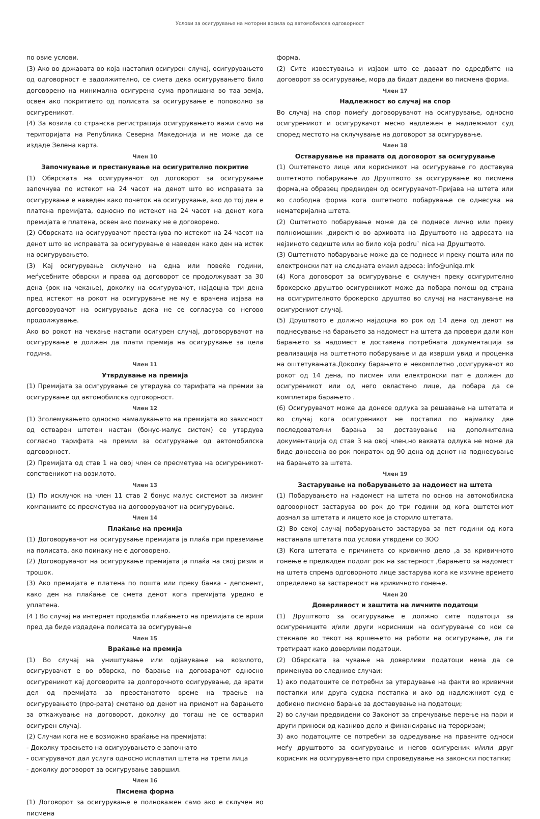Услови за осигурување на моторни возила од автомобилска одговорност
по овие услови.
(3) Ако во државата во која настапил осигурен случај, осигурувањето од одговорност е задолжително, се смета дека осигурувањето било договорено на минимална осигурена сума пропишана во таа земја, освен ако покритието од полисата за осигурување е поповолно за осигуреникот.
(4) За возила со странска регистрација осигурувањето важи само на територијата на Република Северна Македонија и не може да се издаде Зелена карта.
Член 10
Започнување и престанување на осигурително покритие
(1) Обврската на осигурувачот од договорот за осигурување започнува по истекот на 24 часот на денот што во исправата за осигурување е наведен како почеток на осигурување, ако до тој ден е платена премијата, односно по истекот на 24 часот на денот кога премијата е платена, освен ако поинаку не е договорено.
(2) Обврската на осигурувачот престанува по истекот на 24 часот на денот што во исправата за осигурување е наведен како ден на истек на осигурувањето.
(3) Кај осигурување склучено на една или повеќе години, меѓусебните обврски и права од договорот се продолжуваат за 30 дена (рок на чекање), доколку на осигурувачот, најдоцна три дена пред истекот на рокот на осигурување не му е врачена изјава на договорувачот на осигурување дека не се согласува со негово продолжување.
Ако во рокот на чекање настапи осигурен случај, договорувачот на осигурување е должен да плати премија на осигурување за цела година.
Член 11
Утврдување на премија
(1) Премијата за осигурување се утврдува со тарифата на премии за осигурување од автомобилска одговорност.
Член 12
(1) Зголемувањето односно намалувањето на премијата во зависност од остварен штетен настан (бонус-малус систем) се утврдува согласно тарифата на премии за осигурување од автомобилска одговорност.
(2) Премијата од став 1 на овој член се пресметува на осигуреникот-сопственикот на возилото.
Член 13
(1) По исклучок на член 11 став 2 бонус малус системот за лизинг компаниите се пресметува на договорувачот на осигурување.
Член 14
Плаќање на премија
(1) Договорувачот на осигурување премијата ја плаќа при преземање на полисата, ако поинаку не е договорено.
(2) Договорувачот на осигурување премијата ја плаќа на свој ризик и трошок.
(3) Ако премијата е платена по пошта или преку банка - депонент, како ден на плаќање се смета денот кога премијата уредно е уплатена.
(4 ) Во случај на интернет продажба плаќањето на премијата се врши пред да биде издадена полисата за осигурување
Член 15
Враќање на премија
(1) Во случај на уништување или одјавување на возилото, осигурувачот е во обврска, по барање на договарачот односно осигуреникот кај договорите за долгорочното осигурување, да врати дел од премијата за преостанатото време на траење на осигурувањето (про-рата) сметано од денот на приемот на барањето за откажување на договорот, доколку до тогаш не се остварил осигурен случај.
(2) Случаи кога не е возможно враќање на премијата:
- Доколку траењето на осигурувањето е започнато
- осигурувачот дал услуга односно исплатил штета на трети лица
- доколку договорот за осигурување завршил.
Член 16
Писмена форма
(1) Договорот за осигурување е полноважен само ако е склучен во писмена
форма.
(2) Сите известувања и изјави што се даваат по одредбите на договорот за осигурување, мора да бидат дадени во писмена форма.
Член 17
Надлежност во случај на спор
Во случај на спор помеѓу договорувачот на осигурување, односно осигуреникот и осигурувачот месно надлежен е надлежниот суд според местото на склучување на договорот за осигурување.
Член 18
Остварување на правата од договорот за осигурување
(1) Оштетеното лице или корисникот на осигурување го доставува оштетното побарување до Друштвото за осигурување во писмена форма,на образец предвиден од осигурувачот-Пријава на штета или во слободна форма кога оштетното побарување се однесува на нематеријална штета.
(2) Оштетното побарување може да се поднесе лично или преку полномошник ,директно во архивата на Друштвото на адресата на нејзиното седиште или во било која podru` nica на Друштвото.
(3) Оштетното побарување може да се поднесе и преку пошта или по електронски пат на следната емаил адреса: info@uniqa.mk
(4) Кога договорот за осигурување е склучен преку осигурително брокерско друштво осигуреникот може да побара помош од страна на осигурителното брокерско друштво во случај на настанување на осигурениот случај.
(5) Друштвото е должно најдоцна во рок од 14 дена од денот на поднесување на барањето за надомест на штета да провери дали кон барањето за надомест е доставена потребната документација за реализација на оштетното побарување и да изврши увид и проценка на оштетувањата.Доколку барањето е некомплетно ,осигурувачот во рокот од 14 дена, по писмен или електронски пат е должен до осигуреникот или од него овластено лице, да побара да се комплетира барањето .
(6) Осигурувачот може да донесе одлука за решавање на штетата и во случај кога осигуреникот не постапил по најмалку две последователни барања за доставување на дополнителна документација од став 3 на овој член,но ваквата одлука не може да биде донесена во рок пократок од 90 дена од денот на поднесување на барањето за штета.
Член 19
Застарување на побарувањето за надомест на штета
(1) Побарувањето на надомест на штета по основ на автомобилска одговорност застарува во рок до три години од кога оштетениот дознал за штетата и лицето кое ја сторило штетата.
(2) Во секој случај побарувањето застарува за пет години од кога настанала штетата под услови утврдени со ЗОО
(3) Кога штетата е причинета со кривично дело ,а за кривичното гонење е предвиден подолг рок на застерност ,барањето за надомест на штета спрема одговорното лице застарува кога ке измине времето определено за застареност на кривичното гонење.
Член 20
Доверливост и заштита на личните податоци
(1) Друштвото за осигурување е должно сите податоци за осигурениците и/или други корисници на осигурување со кои се стекнале во текот на вршењето на работи на осигурување, да ги третираат како доверливи податоци.
(2) Обврската за чување на доверливи податоци нема да се применува во следниве случаи:
1) ако податоците се потребни за утврдување на факти во кривични постапки или друга судска постапка и ако од надлежниот суд е добиено писмено барање за доставување на податоци;
2) во случаи предвидени со Законот за спречување перење на пари и други приноси од казниво дело и финансирање на тероризам;
3) ако податоците се потребни за одредување на правните односи меѓу друштвото за осигурување и негов осигуреник и/или друг корисник на осигурувањето при спроведување на законски постапки;